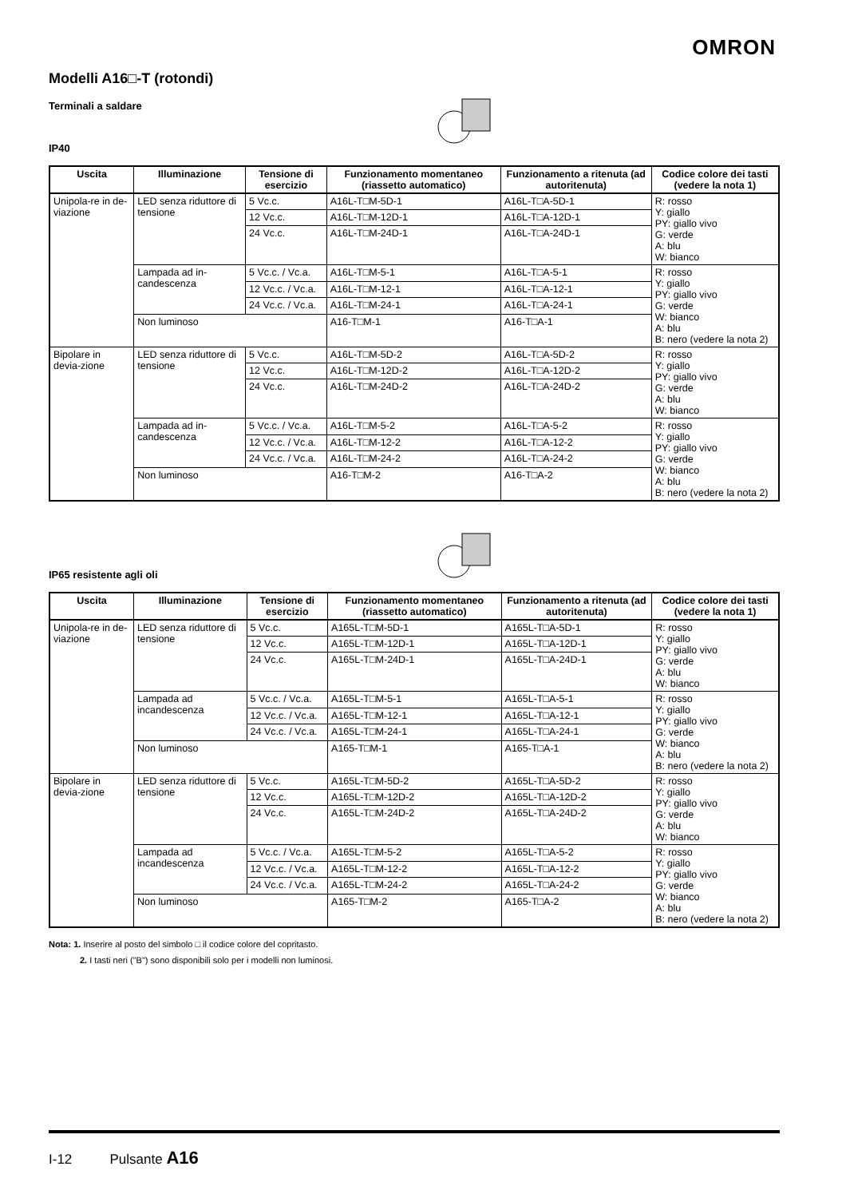OMRON
Modelli A16□-T (rotondi)
Terminali a saldare
IP40
| Uscita | Illuminazione | Tensione di esercizio | Funzionamento momentaneo (riassetto automatico) | Funzionamento a ritenuta (ad autoritenuta) | Codice colore dei tasti (vedere la nota 1) |
| --- | --- | --- | --- | --- | --- |
| Unipola-re in de-viazione | LED senza riduttore di tensione | 5 Vc.c. | A16L-T□M-5D-1 | A16L-T□A-5D-1 | R: rosso Y: giallo PY: giallo vivo G: verde A: blu W: bianco |
| | | 12 Vc.c. | A16L-T□M-12D-1 | A16L-T□A-12D-1 | |
| | | 24 Vc.c. | A16L-T□M-24D-1 | A16L-T□A-24D-1 | |
| | Lampada ad in-candescenza | 5 Vc.c. / Vc.a. | A16L-T□M-5-1 | A16L-T□A-5-1 | R: rosso Y: giallo PY: giallo vivo G: verde W: bianco A: blu B: nero (vedere la nota 2) |
| | | 12 Vc.c. / Vc.a. | A16L-T□M-12-1 | A16L-T□A-12-1 | |
| | | 24 Vc.c. / Vc.a. | A16L-T□M-24-1 | A16L-T□A-24-1 | |
| | Non luminoso | | A16-T□M-1 | A16-T□A-1 | |
| Bipolare in devia-zione | LED senza riduttore di tensione | 5 Vc.c. | A16L-T□M-5D-2 | A16L-T□A-5D-2 | R: rosso Y: giallo PY: giallo vivo G: verde A: blu W: bianco |
| | | 12 Vc.c. | A16L-T□M-12D-2 | A16L-T□A-12D-2 | |
| | | 24 Vc.c. | A16L-T□M-24D-2 | A16L-T□A-24D-2 | |
| | Lampada ad in-candescenza | 5 Vc.c. / Vc.a. | A16L-T□M-5-2 | A16L-T□A-5-2 | R: rosso Y: giallo PY: giallo vivo G: verde W: bianco A: blu B: nero (vedere la nota 2) |
| | | 12 Vc.c. / Vc.a. | A16L-T□M-12-2 | A16L-T□A-12-2 | |
| | | 24 Vc.c. / Vc.a. | A16L-T□M-24-2 | A16L-T□A-24-2 | |
| | Non luminoso | | A16-T□M-2 | A16-T□A-2 | |
IP65 resistente agli oli
| Uscita | Illuminazione | Tensione di esercizio | Funzionamento momentaneo (riassetto automatico) | Funzionamento a ritenuta (ad autoritenuta) | Codice colore dei tasti (vedere la nota 1) |
| --- | --- | --- | --- | --- | --- |
| Unipola-re in de-viazione | LED senza riduttore di tensione | 5 Vc.c. | A165L-T□M-5D-1 | A165L-T□A-5D-1 | R: rosso Y: giallo PY: giallo vivo G: verde A: blu W: bianco |
| | | 12 Vc.c. | A165L-T□M-12D-1 | A165L-T□A-12D-1 | |
| | | 24 Vc.c. | A165L-T□M-24D-1 | A165L-T□A-24D-1 | |
| | Lampada ad incandescenza | 5 Vc.c. / Vc.a. | A165L-T□M-5-1 | A165L-T□A-5-1 | R: rosso Y: giallo PY: giallo vivo G: verde W: bianco A: blu B: nero (vedere la nota 2) |
| | | 12 Vc.c. / Vc.a. | A165L-T□M-12-1 | A165L-T□A-12-1 | |
| | | 24 Vc.c. / Vc.a. | A165L-T□M-24-1 | A165L-T□A-24-1 | |
| | Non luminoso | | A165-T□M-1 | A165-T□A-1 | |
| Bipolare in devia-zione | LED senza riduttore di tensione | 5 Vc.c. | A165L-T□M-5D-2 | A165L-T□A-5D-2 | R: rosso Y: giallo PY: giallo vivo G: verde A: blu W: bianco |
| | | 12 Vc.c. | A165L-T□M-12D-2 | A165L-T□A-12D-2 | |
| | | 24 Vc.c. | A165L-T□M-24D-2 | A165L-T□A-24D-2 | |
| | Lampada ad incandescenza | 5 Vc.c. / Vc.a. | A165L-T□M-5-2 | A165L-T□A-5-2 | R: rosso Y: giallo PY: giallo vivo G: verde W: bianco A: blu B: nero (vedere la nota 2) |
| | | 12 Vc.c. / Vc.a. | A165L-T□M-12-2 | A165L-T□A-12-2 | |
| | | 24 Vc.c. / Vc.a. | A165L-T□M-24-2 | A165L-T□A-24-2 | |
| | Non luminoso | | A165-T□M-2 | A165-T□A-2 | |
Nota: 1. Inserire al posto del simbolo □ il codice colore del copritasto.
2. I tasti neri ("B") sono disponibili solo per i modelli non luminosi.
I-12 Pulsante A16